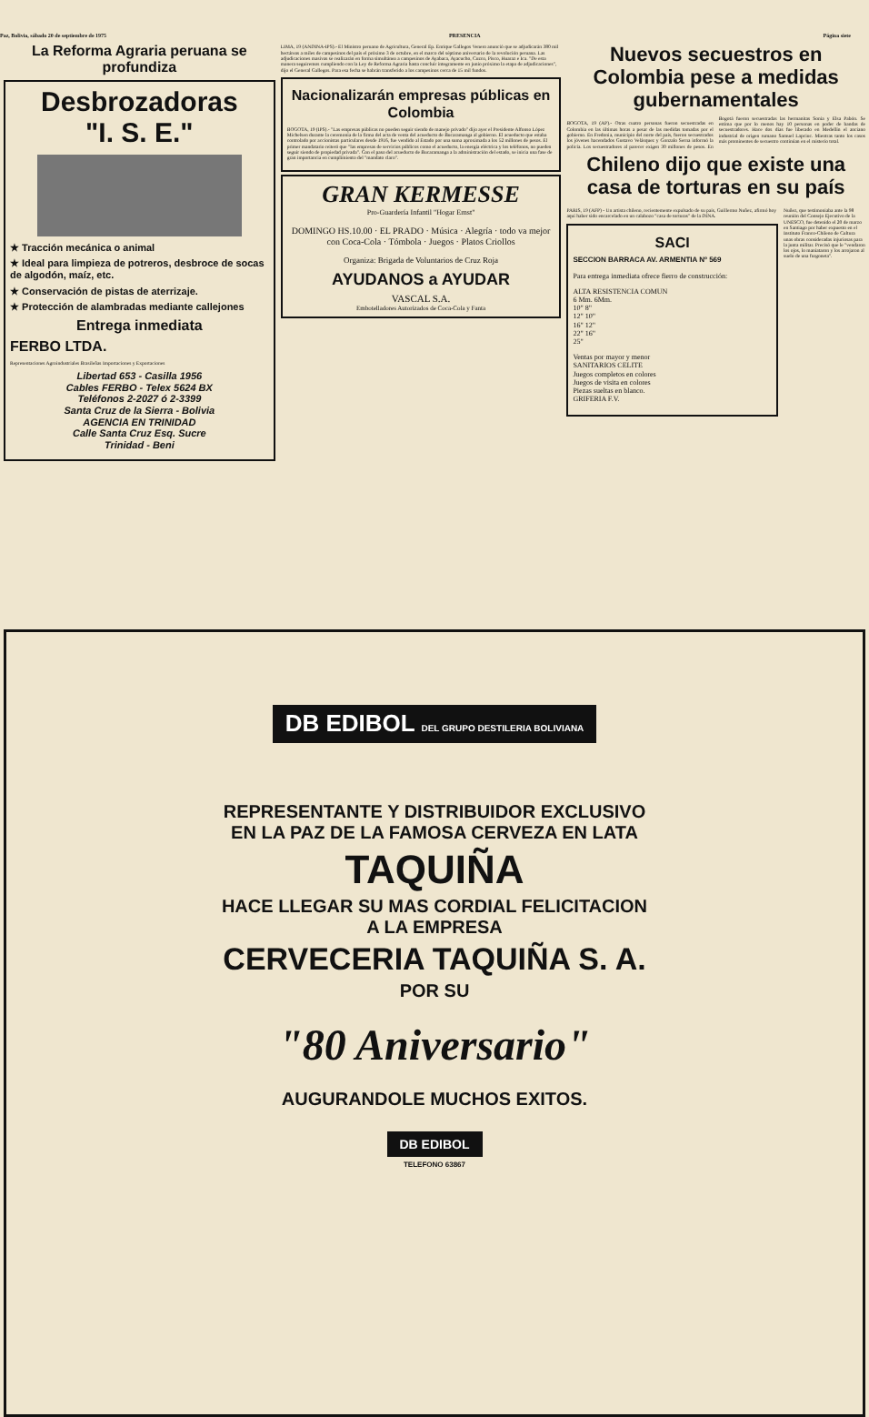Paz, Bolivia, sábado 20 de septiembre de 1975 PRESENCIA Página siete
La Reforma Agraria peruana se profundiza
Desbrozadoras
"I. S. E."
★ Tracción mecánica o animal
★ Ideal para limpieza de potreros, desbroce de socas de algodón, maíz, etc.
★ Conservación de pistas de aterrizaje.
★ Protección de alambradas mediante callejones
Entrega inmediata
FERBO LTDA.
Representaciones Agroindustriales Brasileñas Importaciones y Exportaciones
Libertad 653 - Casilla 1956
Cables FERBO - Telex 5624 BX
Teléfonos 2-2027 ó 2-3399
Santa Cruz de la Sierra - Bolivia
AGENCIA EN TRINIDAD
Calle Santa Cruz Esq. Sucre
Trinidad - Beni
LIMA, 19 (ANDINA-IPS).- El Ministro peruano de Agricultura, General Ep. Enrique Gallegos Venero anunció que se adjudicarán 380 mil hectáreas a miles de campesinos del país el próximo 3 de octubre, en el marco del séptimo aniversario de la revolución peruana. Las adjudicaciones masivas se realizarán en forma simultánea a campesinos de Ayabaca, Ayacucho, Cuzco, Pisco, Huaraz e Ica. "De esta manera seguiremos cumpliendo con la Ley de Reforma Agraria hasta concluir íntegramente en junio próximo la etapa de adjudicaciones", dijo el General Gallegos. Para esa fecha se habrán transferido a los campesinos cerca de 15 mil fundos.
Nacionalizarán empresas públicas en Colombia
BOGOTA, 19 (IPS).- "Las empresas públicas no pueden seguir siendo de manejo privado" dijo ayer el Presidente Alfonso López Michelsen durante la ceremonia de la firma del acta de venta del acueducto de Bucaramanga al gobierno. El acueducto que estaba controlado por accionistas particulares desde 1916, fue vendido al Estado por una suma aproximada a los 52 millones de pesos. El primer mandatario reiteró que "las empresas de servicios públicos como el acueducto, la energía eléctrica y los teléfonos, no pueden seguir siendo de propiedad privada". Con el paso del acueducto de Bucaramanga a la administración del estado, se inicia una fase de gran importancia en cumplimiento del "mandato claro".
GRAN KERMESSE
Pro-Guardería Infantil "Hogar Ernst"
DOMINGO HS.10.00 · EL PRADO · Música · Alegría · todo va mejor con Coca-Cola · Tómbola · Juegos · Platos Criollos
Organiza: Brigada de Voluntarios de Cruz Roja
AYUDANOS a AYUDAR
VASCAL S.A.
Embotelladores Autorizados de Coca-Cola y Fanta
Nuevos secuestros en Colombia pese a medidas gubernamentales
BOGOTA, 19 (AP).- Otras cuatro personas fueron secuestradas en Colombia en las últimas horas a pesar de las medidas tomadas por el gobierno. En Fredonia, municipio del norte del país, fueron secuestrados los jóvenes hacendados Gustavo Velásquez y Gonzalo Serna informó la policía. Los secuestradores al parecer exigen 30 millones de pesos. En Bogotá fueron secuestradas las hermanitas Sonia y Elsa Pabón. Se estima que por lo menos hay 10 personas en poder de bandas de secuestradores. Hace dos días fue liberado en Medellín el anciano industrial de origen rumano Samuel Lapciuc. Mientras tanto los casos más prominentes de secuestro continúan en el misterio total.
Chileno dijo que existe una casa de torturas en su país
PARIS, 19 (AFP) - Un artista chileno, recientemente expulsado de su país, Guillermo Nuñez, afirmó hoy aquí haber sido encarcelado en un calabozo "casa de torturas" de la DINA.
SACI
SECCION BARRACA AV. ARMENTIA Nº 569
Para entrega inmediata ofrece fierro de construcción:
ALTA RESISTENCIA COMUN
6 Mm. 6Mm.
10" 8"
12" 10"
16" 12"
22" 16"
25"
Ventas por mayor y menor
SANITARIOS CELITE
Juegos completos en colores
Juegos de visita en colores
Piezas sueltas en blanco.
GRIFERIA F.V.
Nuñez, que testimoniaba ante la 98 reunión del Consejo Ejecutivo de la UNESCO, fue detenido el 20 de marzo en Santiago por haber expuesto en el Instituto Franco-Chileno de Cultura unas obras consideradas injuriosas para la junta militar. Precisó que le "vendaron los ojos, lo maniataron y los arrojaron al suelo de una furgoneta".
DB EDIBOL DEL GRUPO DESTILERIA BOLIVIANA
REPRESENTANTE Y DISTRIBUIDOR EXCLUSIVO
EN LA PAZ DE LA FAMOSA CERVEZA EN LATA
TAQUIÑA
HACE LLEGAR SU MAS CORDIAL FELICITACION
A LA EMPRESA
CERVECERIA TAQUIÑA S. A.
POR SU
"80 Aniversario"
AUGURANDOLE MUCHOS EXITOS.
DB EDIBOL
TELEFONO 63867